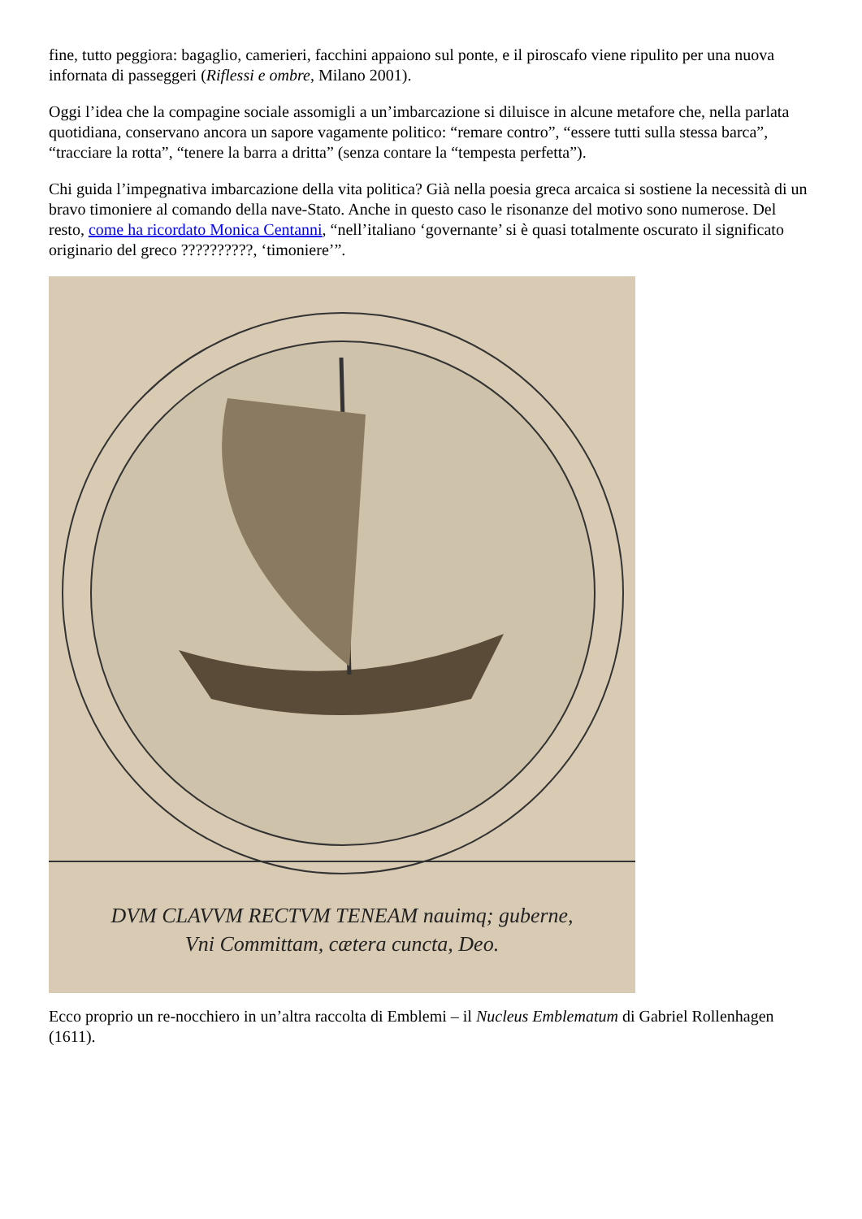fine, tutto peggiora: bagaglio, camerieri, facchini appaiono sul ponte, e il piroscafo viene ripulito per una nuova infornata di passeggeri (Riflessi e ombre, Milano 2001).
Oggi l’idea che la compagine sociale assomigli a un’imbarcazione si diluisce in alcune metafore che, nella parlata quotidiana, conservano ancora un sapore vagamente politico: “remare contro”, “essere tutti sulla stessa barca”, “tracciare la rotta”, “tenere la barra a dritta” (senza contare la “tempesta perfetta”).
Chi guida l’impegnativa imbarcazione della vita politica? Già nella poesia greca arcaica si sostiene la necessità di un bravo timoniere al comando della nave-Stato. Anche in questo caso le risonanze del motivo sono numerose. Del resto, come ha ricordato Monica Centanni, “nell’italiano ‘governante’ si è quasi totalmente oscurato il significato originario del greco ??????????, ‘timoniere’”.
DVM CLAVVM RECTVM TENEAM nauimq; guberne,
Vni Committam, cætera cuncta, Deo.
Ecco proprio un re-nocchiero in un’altra raccolta di Emblemi – il Nucleus Emblematum di Gabriel Rollenhagen (1611).